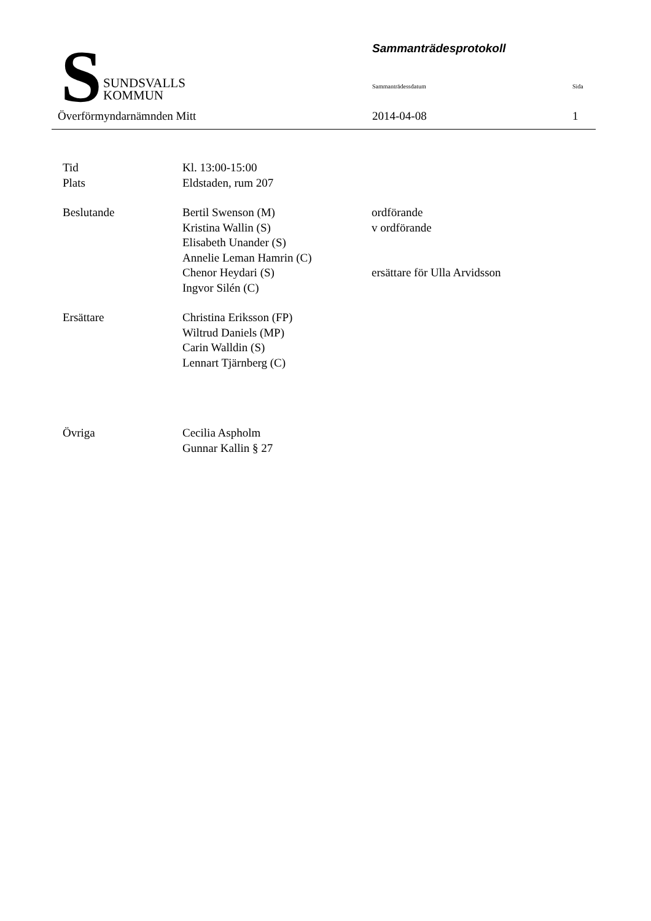S
SUNDSVALLS
KOMMUN
Sammanträdesprotokoll
Sammanträdessdatum Sida
Överförmyndarnämnden Mitt 2014-04-08 1
Tid Kl. 13:00-15:00
Plats Eldstaden, rum 207
Beslutande Bertil Swenson (M) ordförande
Kristina Wallin (S) v ordförande
Elisabeth Unander (S)
Annelie Leman Hamrin (C)
Chenor Heydari (S) ersättare för Ulla Arvidsson
Ingvor Silén (C)
Ersättare Christina Eriksson (FP)
Wiltrud Daniels (MP)
Carin Walldin (S)
Lennart Tjärnberg (C)
Övriga Cecilia Aspholm
Gunnar Kallin § 27